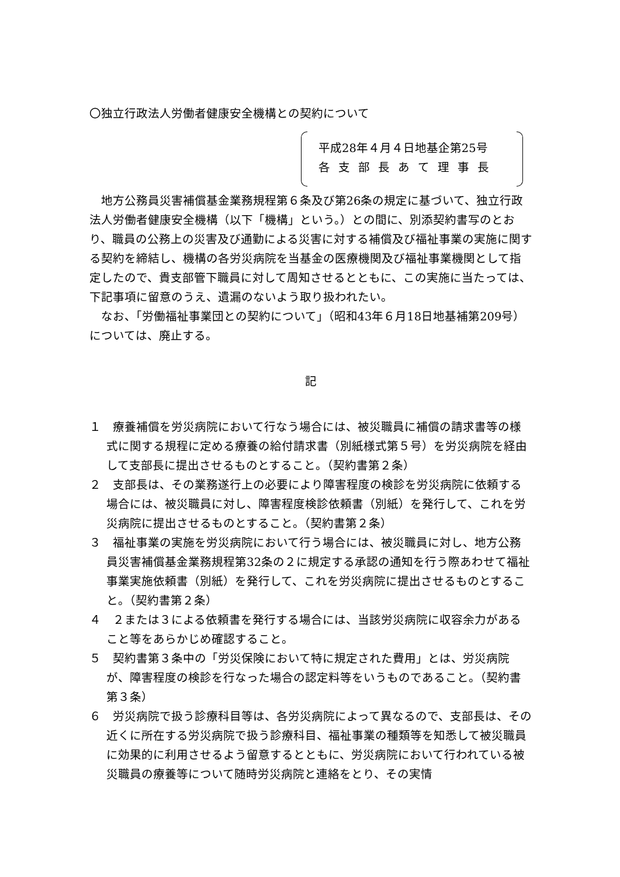〇独立行政法人労働者健康安全機構との契約について
平成28年４月４日地基企第25号
各支部長あて理事長
地方公務員災害補償基金業務規程第６条及び第26条の規定に基づいて、独立行政法人労働者健康安全機構（以下「機構」という。）との間に、別添契約書写のとおり、職員の公務上の災害及び通勤による災害に対する補償及び福祉事業の実施に関する契約を締結し、機構の各労災病院を当基金の医療機関及び福祉事業機関として指定したので、貴支部管下職員に対して周知させるとともに、この実施に当たっては、下記事項に留意のうえ、遺漏のないよう取り扱われたい。
なお、「労働福祉事業団との契約について」（昭和43年６月18日地基補第209号）については、廃止する。
記
１　療養補償を労災病院において行なう場合には、被災職員に補償の請求書等の様式に関する規程に定める療養の給付請求書（別紙様式第５号）を労災病院を経由して支部長に提出させるものとすること。（契約書第２条）
２　支部長は、その業務遂行上の必要により障害程度の検診を労災病院に依頼する場合には、被災職員に対し、障害程度検診依頼書（別紙）を発行して、これを労災病院に提出させるものとすること。（契約書第２条）
３　福祉事業の実施を労災病院において行う場合には、被災職員に対し、地方公務員災害補償基金業務規程第32条の２に規定する承認の通知を行う際あわせて福祉事業実施依頼書（別紙）を発行して、これを労災病院に提出させるものとすること。（契約書第２条）
４　２または３による依頼書を発行する場合には、当該労災病院に収容余力があること等をあらかじめ確認すること。
５　契約書第３条中の「労災保険において特に規定された費用」とは、労災病院が、障害程度の検診を行なった場合の認定料等をいうものであること。（契約書第３条）
６　労災病院で扱う診療科目等は、各労災病院によって異なるので、支部長は、その近くに所在する労災病院で扱う診療科目、福祉事業の種類等を知悉して被災職員に効果的に利用させるよう留意するとともに、労災病院において行われている被災職員の療養等について随時労災病院と連絡をとり、その実情